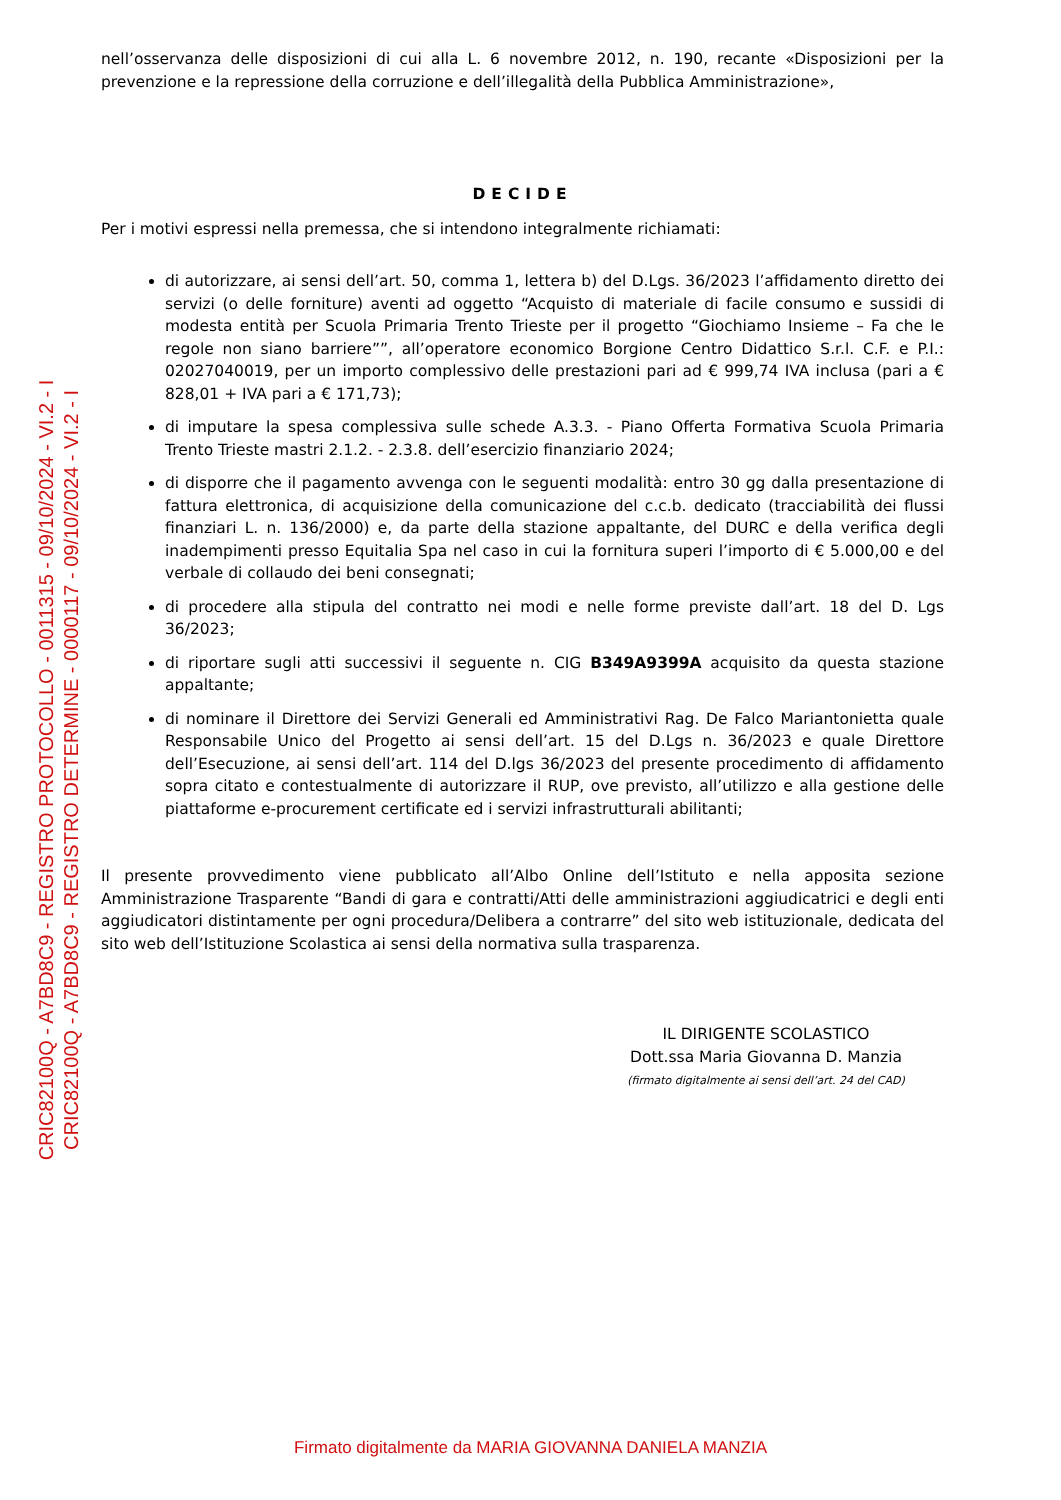nell’osservanza delle disposizioni di cui alla L. 6 novembre 2012, n. 190, recante «Disposizioni per la prevenzione e la repressione della corruzione e dell’illegalità della Pubblica Amministrazione»,
DECIDE
Per i motivi espressi nella premessa, che si intendono integralmente richiamati:
di autorizzare, ai sensi dell’art. 50, comma 1, lettera b) del D.Lgs. 36/2023 l’affidamento diretto dei servizi (o delle forniture) aventi ad oggetto “Acquisto di materiale di facile consumo e sussidi di modesta entità per Scuola Primaria Trento Trieste per il progetto “Giochiamo Insieme – Fa che le regole non siano barriere””, all’operatore economico Borgione Centro Didattico S.r.l. C.F. e P.I.: 02027040019, per un importo complessivo delle prestazioni pari ad € 999,74 IVA inclusa (pari a € 828,01 + IVA pari a € 171,73);
di imputare la spesa complessiva sulle schede A.3.3. - Piano Offerta Formativa Scuola Primaria Trento Trieste mastri 2.1.2. - 2.3.8. dell’esercizio finanziario 2024;
di disporre che il pagamento avvenga con le seguenti modalità: entro 30 gg dalla presentazione di fattura elettronica, di acquisizione della comunicazione del c.c.b. dedicato (tracciabilità dei flussi finanziari L. n. 136/2000) e, da parte della stazione appaltante, del DURC e della verifica degli inadempimenti presso Equitalia Spa nel caso in cui la fornitura superi l’importo di € 5.000,00 e del verbale di collaudo dei beni consegnati;
di procedere alla stipula del contratto nei modi e nelle forme previste dall’art. 18 del D. Lgs 36/2023;
di riportare sugli atti successivi il seguente n. CIG B349A9399A acquisito da questa stazione appaltante;
di nominare il Direttore dei Servizi Generali ed Amministrativi Rag. De Falco Mariantonietta quale Responsabile Unico del Progetto ai sensi dell’art. 15 del D.Lgs n. 36/2023 e quale Direttore dell’Esecuzione, ai sensi dell’art. 114 del D.lgs 36/2023 del presente procedimento di affidamento sopra citato e contestualmente di autorizzare il RUP, ove previsto, all’utilizzo e alla gestione delle piattaforme e-procurement certificate ed i servizi infrastrutturali abilitanti;
Il presente provvedimento viene pubblicato all’Albo Online dell’Istituto e nella apposita sezione Amministrazione Trasparente “Bandi di gara e contratti/Atti delle amministrazioni aggiudicatrici e degli enti aggiudicatori distintamente per ogni procedura/Delibera a contrarre” del sito web istituzionale, dedicata del sito web dell’Istituzione Scolastica ai sensi della normativa sulla trasparenza.
IL DIRIGENTE SCOLASTICO
Dott.ssa Maria Giovanna D. Manzia
(firmato digitalmente ai sensi dell’art. 24 del CAD)
CRIC82100Q - A7BD8C9 - REGISTRO PROTOCOLLO - 0011315 - 09/10/2024 - VI.2 - I
CRIC82100Q - A7BD8C9 - REGISTRO DETERMINE - 0000117 - 09/10/2024 - VI.2 - I
Firmato digitalmente da MARIA GIOVANNA DANIELA MANZIA